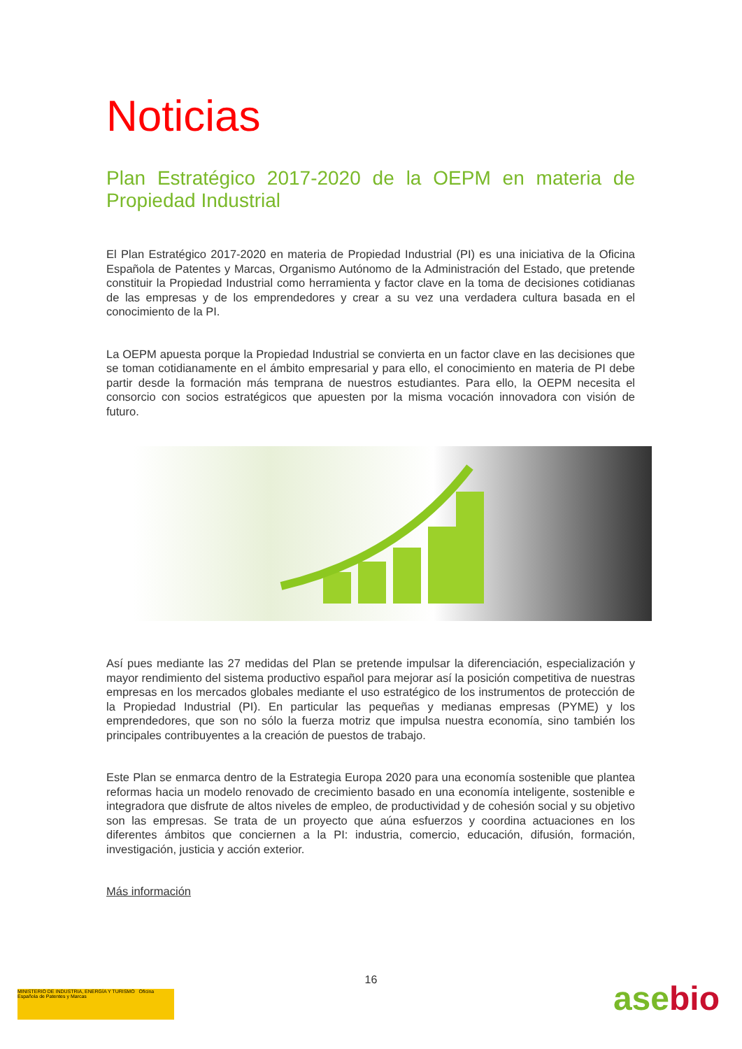Noticias
Plan Estratégico 2017-2020 de la OEPM en materia de Propiedad Industrial
El Plan Estratégico 2017-2020 en materia de Propiedad Industrial (PI) es una iniciativa de la Oficina Española de Patentes y Marcas, Organismo Autónomo de la Administración del Estado, que pretende constituir la Propiedad Industrial como herramienta y factor clave en la toma de decisiones cotidianas de las empresas y de los emprendedores y crear a su vez una verdadera cultura basada en el conocimiento de la PI.
La OEPM apuesta porque la Propiedad Industrial se convierta en un factor clave en las decisiones que se toman cotidianamente en el ámbito empresarial y para ello, el conocimiento en materia de PI debe partir desde la formación más temprana de nuestros estudiantes. Para ello, la OEPM necesita el consorcio con socios estratégicos que apuesten por la misma vocación innovadora con visión de futuro.
Así pues mediante las 27 medidas del Plan se pretende impulsar la diferenciación, especialización y mayor rendimiento del sistema productivo español para mejorar así la posición competitiva de nuestras empresas en los mercados globales mediante el uso estratégico de los instrumentos de protección de la Propiedad Industrial (PI). En particular las pequeñas y medianas empresas (PYME) y los emprendedores, que son no sólo la fuerza motriz que impulsa nuestra economía, sino también los principales contribuyentes a la creación de puestos de trabajo.
Este Plan se enmarca dentro de la Estrategia Europa 2020 para una economía sostenible que plantea reformas hacia un modelo renovado de crecimiento basado en una economía inteligente, sostenible e integradora que disfrute de altos niveles de empleo, de productividad y de cohesión social y su objetivo son las empresas. Se trata de un proyecto que aúna esfuerzos y coordina actuaciones en los diferentes ámbitos que conciernen a la PI: industria, comercio, educación, difusión, formación, investigación, justicia y acción exterior.
Más información
16
MINISTERIO DE INDUSTRIA, ENERGÍA Y TURISMO Oficina Española de Patentes y Marcas
asebio